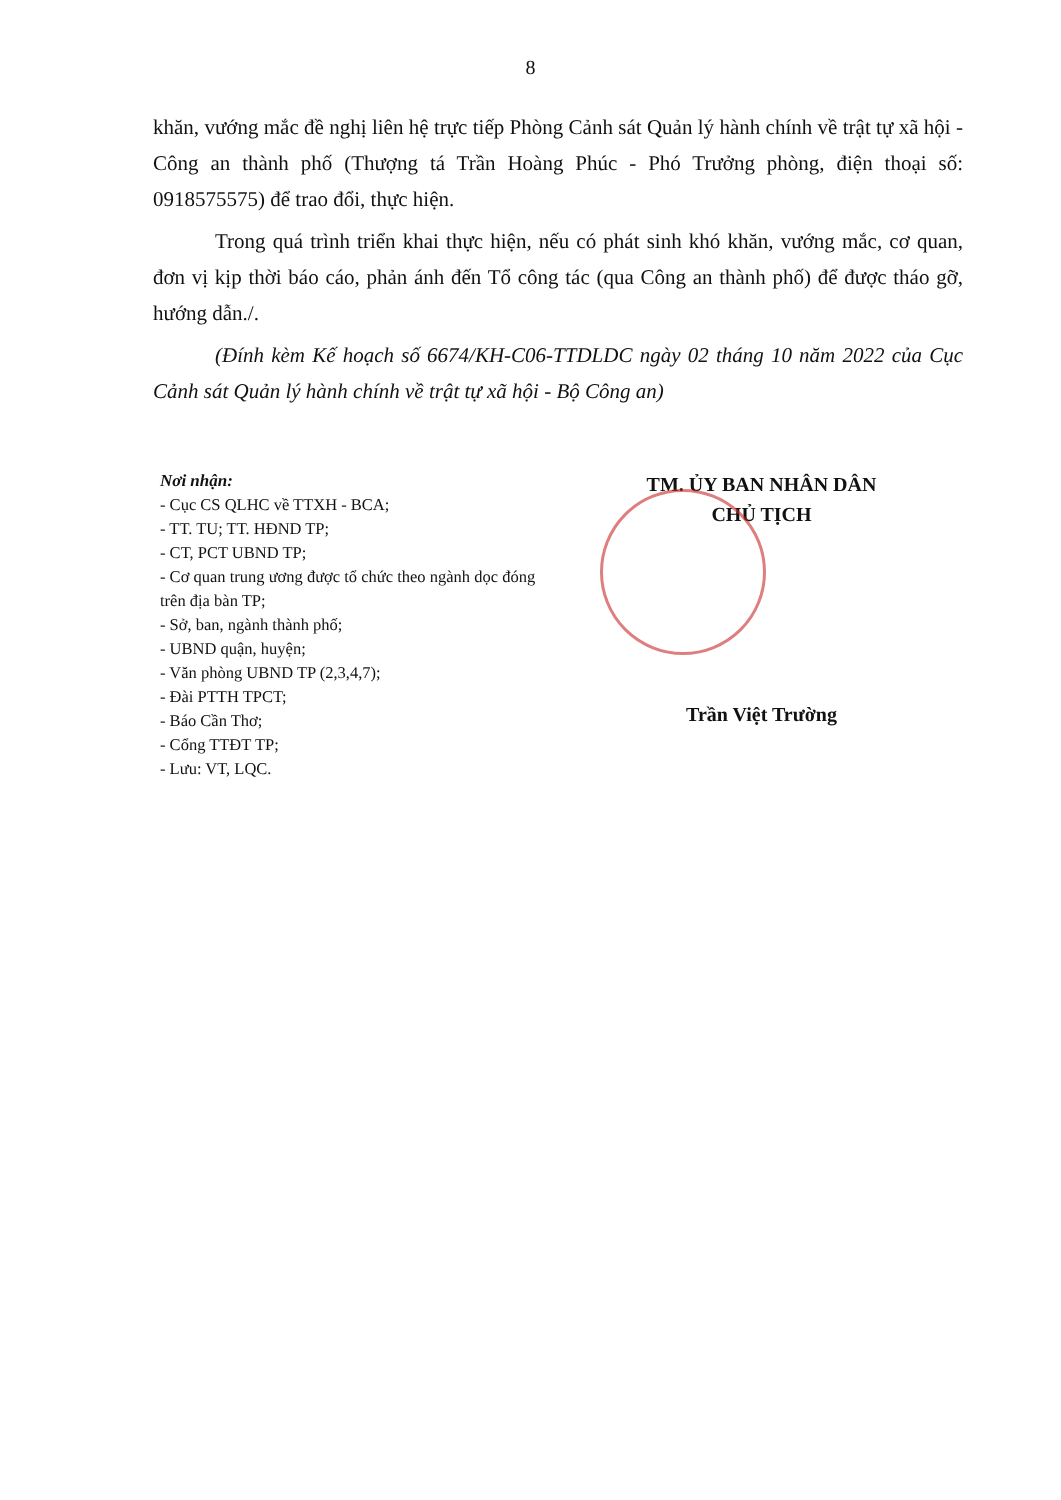8
khăn, vướng mắc đề nghị liên hệ trực tiếp Phòng Cảnh sát Quản lý hành chính về trật tự xã hội - Công an thành phố (Thượng tá Trần Hoàng Phúc - Phó Trưởng phòng, điện thoại số: 0918575575) để trao đổi, thực hiện.
Trong quá trình triển khai thực hiện, nếu có phát sinh khó khăn, vướng mắc, cơ quan, đơn vị kịp thời báo cáo, phản ánh đến Tổ công tác (qua Công an thành phố) để được tháo gỡ, hướng dẫn./.
(Đính kèm Kế hoạch số 6674/KH-C06-TTDLDC ngày 02 tháng 10 năm 2022 của Cục Cảnh sát Quản lý hành chính về trật tự xã hội - Bộ Công an)
Nơi nhận:
- Cục CS QLHC về TTXH - BCA;
- TT. TU; TT. HĐND TP;
- CT, PCT UBND TP;
- Cơ quan trung ương được tổ chức theo ngành dọc đóng trên địa bàn TP;
- Sở, ban, ngành thành phố;
- UBND quận, huyện;
- Văn phòng UBND TP (2,3,4,7);
- Đài PTTH TPCT;
- Báo Cần Thơ;
- Cổng TTĐT TP;
- Lưu: VT, LQC.
TM. ỦY BAN NHÂN DÂN
CHỦ TỊCH
Trần Việt Trường